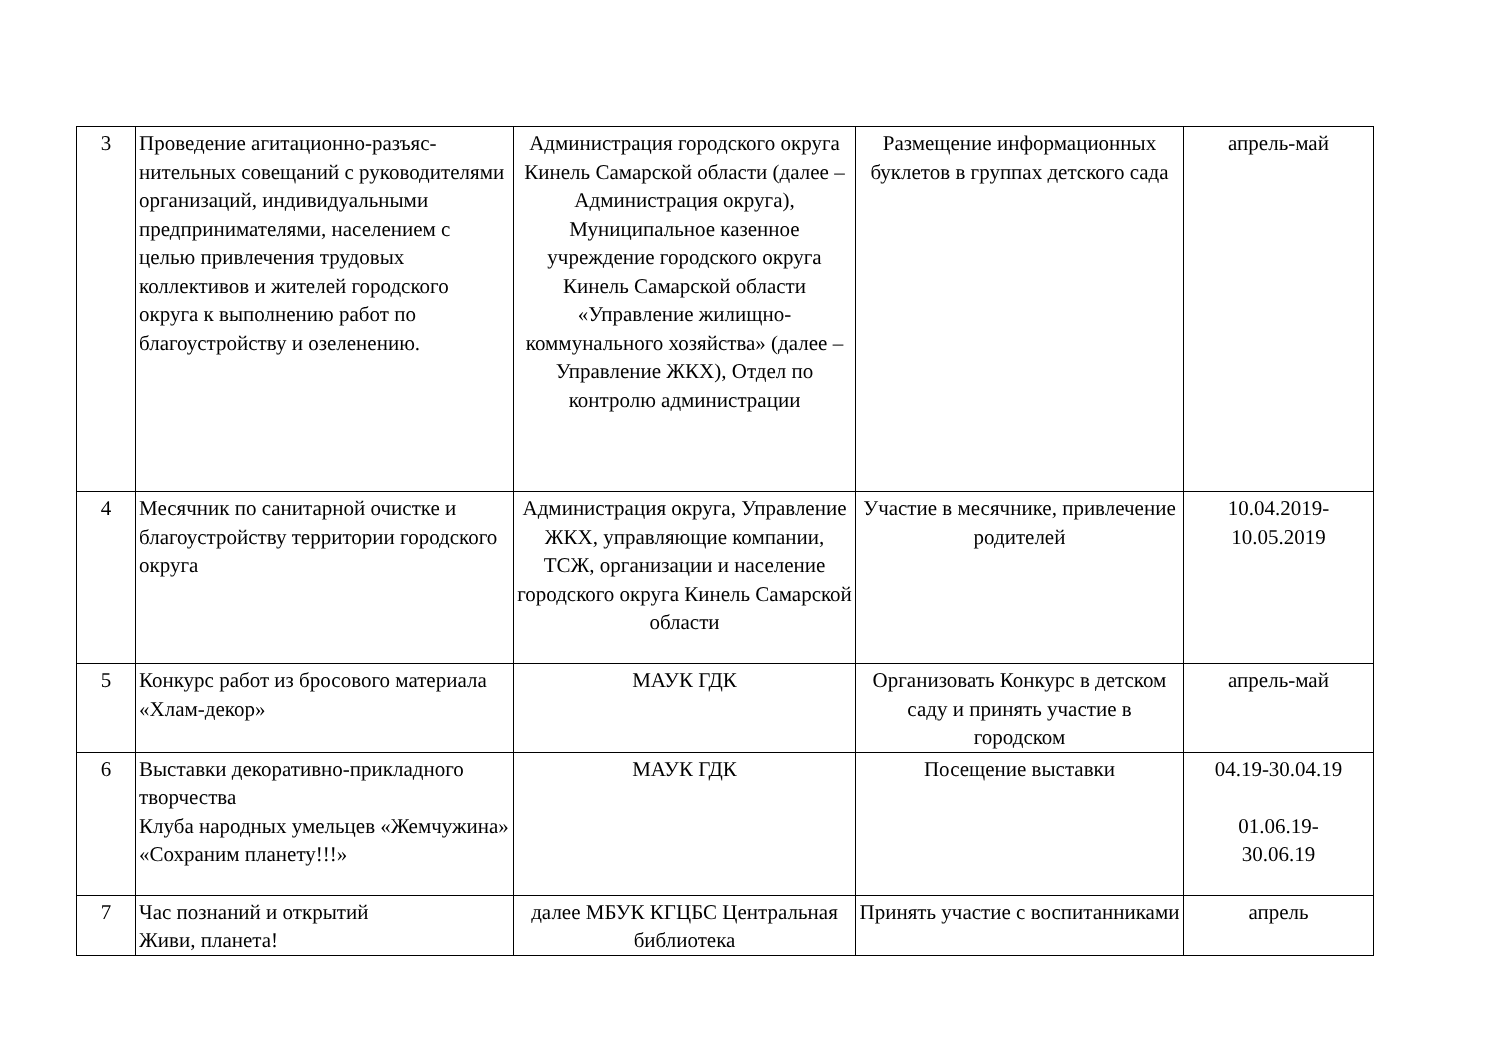| 3 | Проведение агитационно-разъяс-нительных совещаний с руководителями организаций, индивидуальными предпринимателями, населением с целью привлечения трудовых коллективов и жителей городского округа к выполнению работ по благоустройству и озеленению. | Администрация городского округа Кинель Самарской области (далее – Администрация округа), Муниципальное казенное учреждение городского округа Кинель Самарской области «Управление жилищно-коммунального хозяйства» (далее – Управление ЖКХ), Отдел по контролю администрации | Размещение информационных буклетов в группах детского сада | апрель-май |
| 4 | Месячник по санитарной очистке и благоустройству территории городского округа | Администрация округа, Управление ЖКХ, управляющие компании, ТСЖ, организации и население городского округа Кинель Самарской области | Участие в месячнике, привлечение родителей | 10.04.2019-10.05.2019 |
| 5 | Конкурс работ из бросового материала «Хлам-декор» | МАУК ГДК | Организовать Конкурс в детском саду и принять участие в городском | апрель-май |
| 6 | Выставки декоративно-прикладного творчества Клуба народных умельцев «Жемчужина» «Сохраним планету!!!» | МАУК ГДК | Посещение выставки | 04.19-30.04.19 01.06.19- 30.06.19 |
| 7 | Час познаний и открытий Живи, планета! | далее МБУК КГЦБС Центральная библиотека | Принять участие с воспитанниками | апрель |